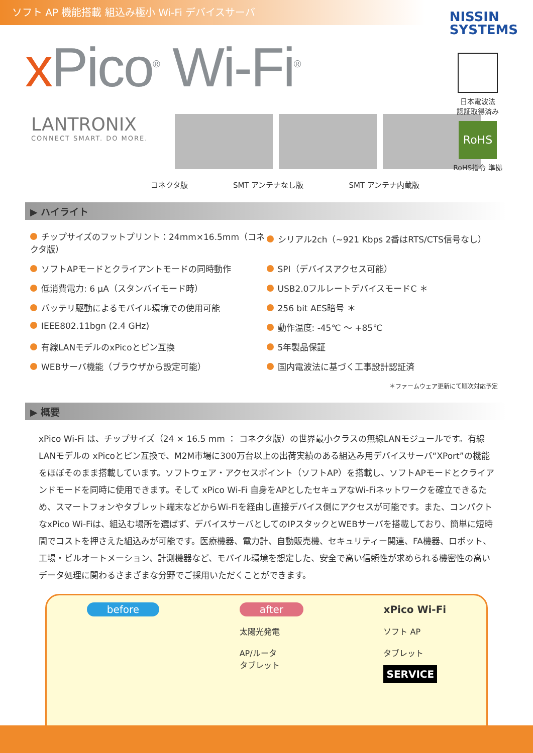ソフト AP 機能搭載 組込み極小 Wi-Fi デバイスサーバ
NISSIN
SYSTEMS
x Pico<sup>®</sup> Wi-Fi<sup>®</sup>
日本電波法
認証取得済み
RoHS
RoHS指令 準拠
LANTRONIX
CONNECT SMART. DO MORE.
コネクタ版 SMT アンテナなし版 SMT アンテナ内蔵版
▶ ハイライト
チップサイズのフットプリント：24mm×16.5mm（コネクタ版）
シリアル2ch（~921 Kbps 2番はRTS/CTS信号なし）
ソフトAPモードとクライアントモードの同時動作
SPI（デバイスアクセス可能）
低消費電力: 6 µA（スタンバイモード時）
USB2.0フルレートデバイスモードC ＊
バッテリ駆動によるモバイル環境での使用可能
256 bit AES暗号 ＊
IEEE802.11bgn (2.4 GHz)
動作温度: -45℃ ～ +85℃
有線LANモデルのxPicoとピン互換
5年製品保証
WEBサーバ機能（ブラウザから設定可能）
国内電波法に基づく工事設計認証済
＊ファームウェア更新にて順次対応予定
▶ 概要
xPico Wi-Fi は、チップサイズ（24 × 16.5 mm ： コネクタ版）の世界最小クラスの無線LANモジュールです。有線LANモデルの xPicoとピン互換で、M2M市場に300万台以上の出荷実績のある組込み用デバイスサーバ“XPort”の機能をほぼそのまま搭載しています。ソフトウェア・アクセスポイント（ソフトAP）を搭載し、ソフトAPモードとクライアンドモードを同時に使用できます。そして xPico Wi-Fi 自身をAPとしたセキュアなWi-Fiネットワークを確立できるため、スマートフォンやタブレット端末などからWi-Fiを経由し直接デバイス側にアクセスが可能です。また、コンパクトなxPico Wi-Fiは、組込む場所を選ばず、デバイスサーバとしてのIPスタックとWEBサーバを搭載しており、簡単に短時間でコストを押さえた組込みが可能です。医療機器、電力計、自動販売機、セキュリティー関連、FA機器、ロボット、工場・ビルオートメーション、計測機器など、モバイル環境を想定した、安全で高い信頼性が求められる機密性の高いデータ処理に関わるさまざまな分野でご採用いただくことができます。
before after
太陽光発電
AP/ルータ
タブレット
xPico Wi-Fi
ソフト AP
タブレット
SERVICE